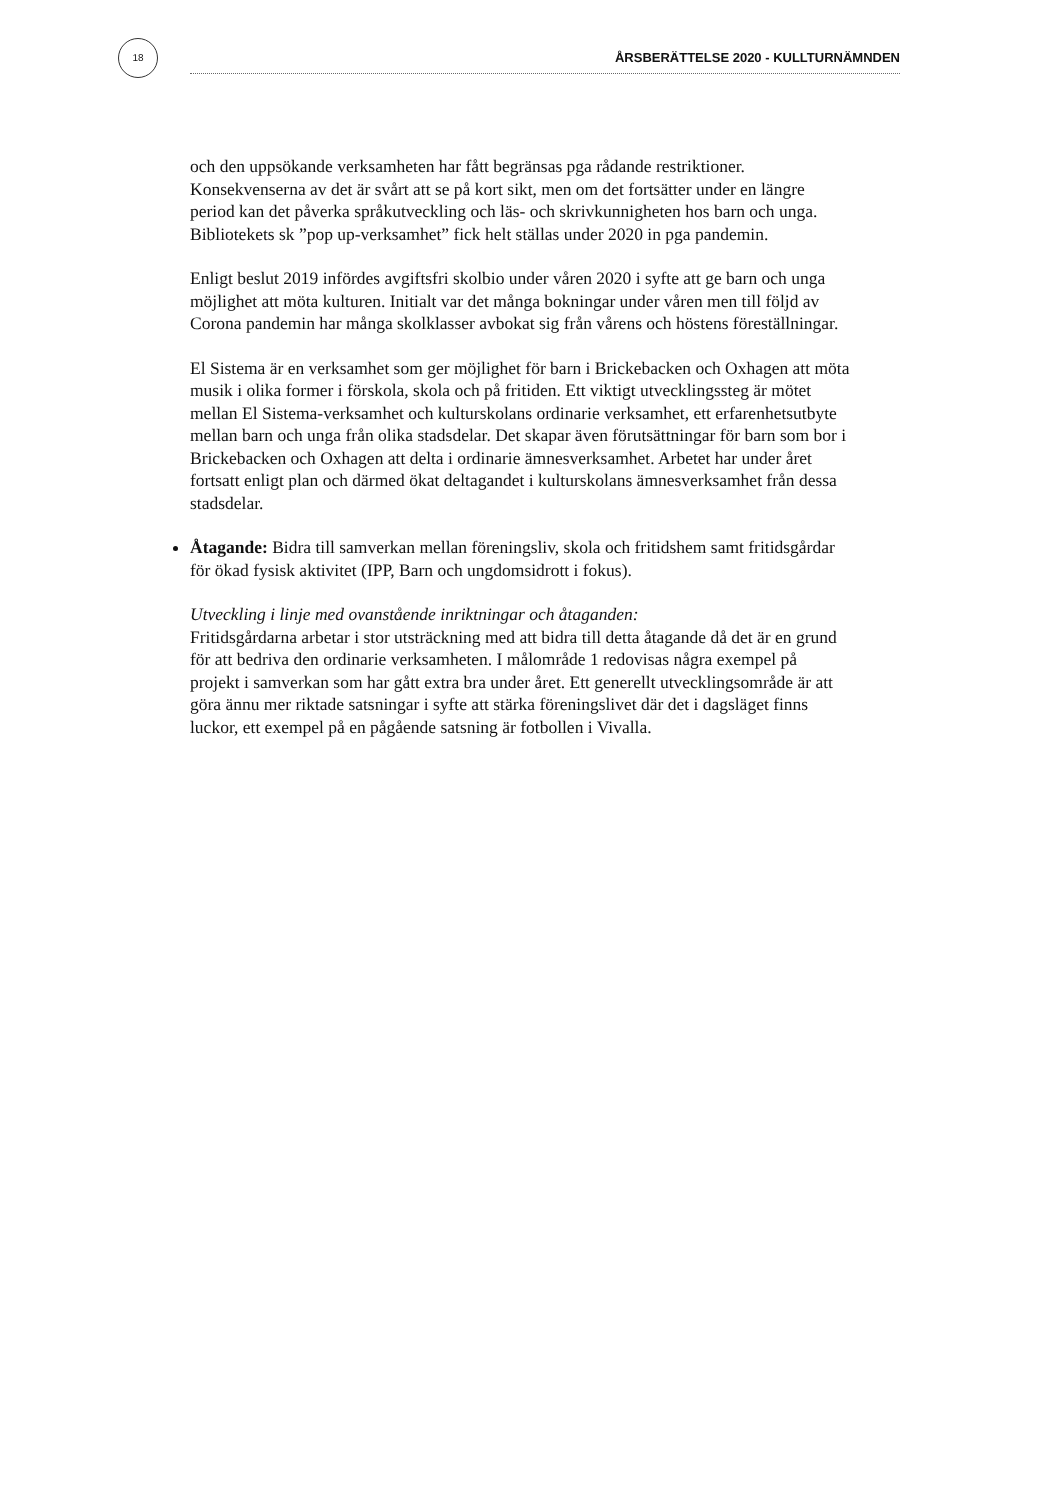18
ÅRSBERÄTTELSE 2020 - KULLTURNÄMNDEN
och den uppsökande verksamheten har fått begränsas pga rådande restriktioner. Konsekvenserna av det är svårt att se på kort sikt, men om det fortsätter under en längre period kan det påverka språkutveckling och läs- och skrivkunnigheten hos barn och unga. Bibliotekets sk ”pop up-verksamhet” fick helt ställas under 2020 in pga pandemin.
Enligt beslut 2019 infördes avgiftsfri skolbio under våren 2020 i syfte att ge barn och unga möjlighet att möta kulturen. Initialt var det många bokningar under våren men till följd av Corona pandemin har många skolklasser avbokat sig från vårens och höstens föreställningar.
El Sistema är en verksamhet som ger möjlighet för barn i Brickebacken och Oxhagen att möta musik i olika former i förskola, skola och på fritiden. Ett viktigt utvecklingssteg är mötet mellan El Sistema-verksamhet och kulturskolans ordinarie verksamhet, ett erfarenhetsutbyte mellan barn och unga från olika stadsdelar. Det skapar även förutsättningar för barn som bor i Brickebacken och Oxhagen att delta i ordinarie ämnesverksamhet. Arbetet har under året fortsatt enligt plan och därmed ökat deltagandet i kulturskolans ämnesverksamhet från dessa stadsdelar.
Åtagande: Bidra till samverkan mellan föreningsliv, skola och fritidshem samt fritidsgårdar för ökad fysisk aktivitet (IPP, Barn och ungdomsidrott i fokus).
Utveckling i linje med ovanstående inriktningar och åtaganden:
Fritidsgårdarna arbetar i stor utsträckning med att bidra till detta åtagande då det är en grund för att bedriva den ordinarie verksamheten. I målområde 1 redovisas några exempel på projekt i samverkan som har gått extra bra under året. Ett generellt utvecklingsområde är att göra ännu mer riktade satsningar i syfte att stärka föreningslivet där det i dagsläget finns luckor, ett exempel på en pågående satsning är fotbollen i Vivalla.